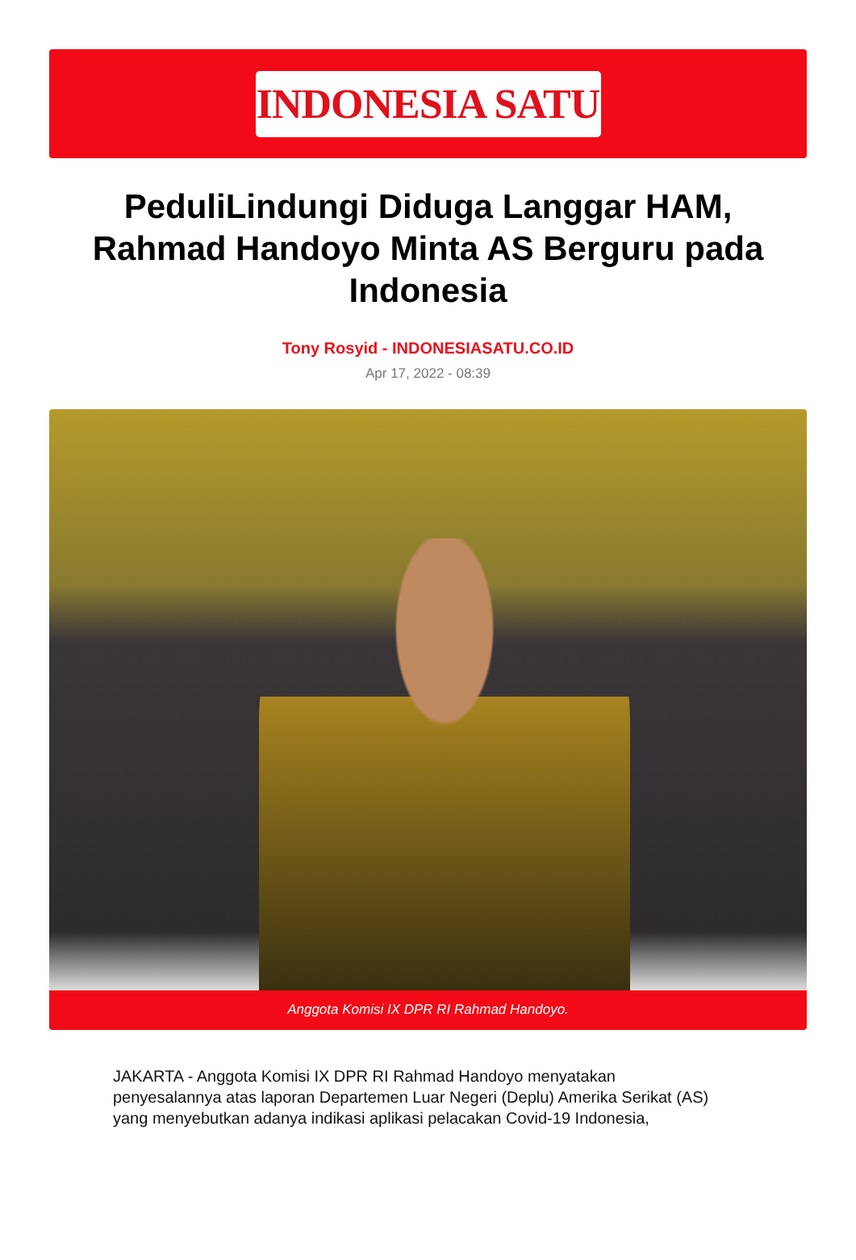INDONESIA SATU
PeduliLindungi Diduga Langgar HAM, Rahmad Handoyo Minta AS Berguru pada Indonesia
Tony Rosyid - INDONESIASATU.CO.ID
Apr 17, 2022 - 08:39
Anggota Komisi IX DPR RI Rahmad Handoyo.
JAKARTA - Anggota Komisi IX DPR RI Rahmad Handoyo menyatakan penyesalannya atas laporan Departemen Luar Negeri (Deplu) Amerika Serikat (AS) yang menyebutkan adanya indikasi aplikasi pelacakan Covid-19 Indonesia,